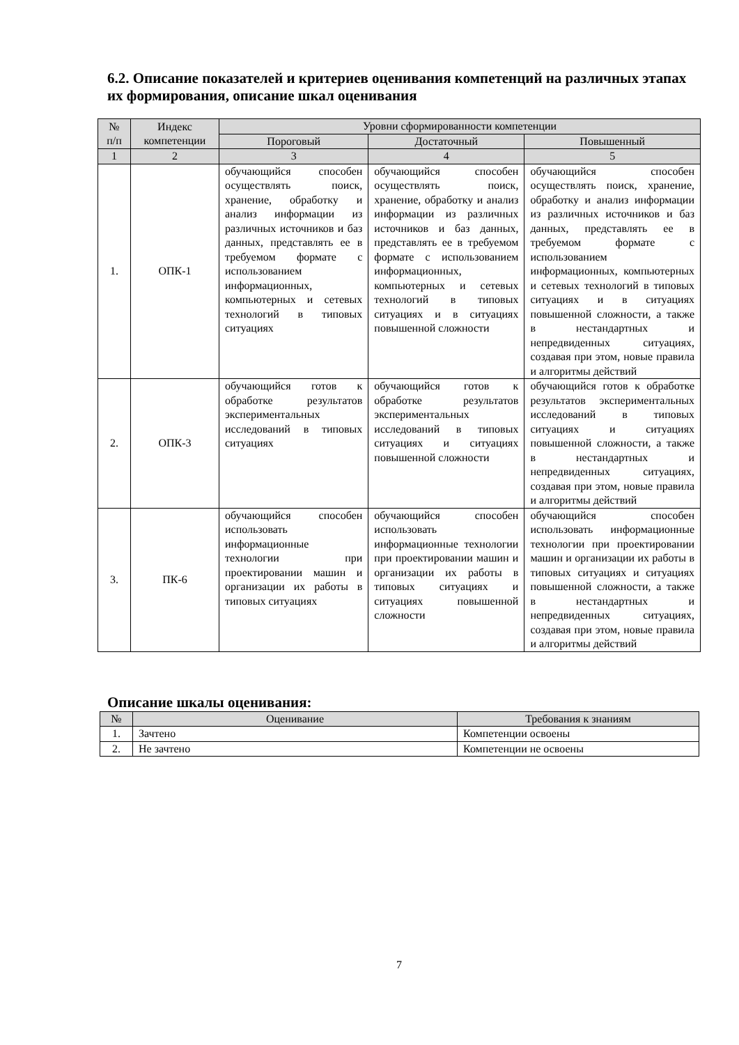6.2. Описание показателей и критериев оценивания компетенций на различных этапах их формирования, описание шкал оценивания
| № п/п | Индекс компетенции | Уровни сформированности компетенции | | |
| --- | --- | --- | --- | --- |
| | | Пороговый | Достаточный | Повышенный |
| 1 | 2 | 3 | 4 | 5 |
| 1. | ОПК-1 | обучающийся способен осуществлять поиск, хранение, обработку и анализ информации из различных источников и баз данных, представлять ее в требуемом формате с использованием информационных, компьютерных и сетевых технологий в типовых ситуациях | обучающийся способен осуществлять поиск, хранение, обработку и анализ информации из различных источников и баз данных, представлять ее в требуемом формате с использованием информационных, компьютерных и сетевых технологий в типовых ситуациях и в ситуациях повышенной сложности | обучающийся способен осуществлять поиск, хранение, обработку и анализ информации из различных источников и баз данных, представлять ее в требуемом формате с использованием информационных, компьютерных и сетевых технологий в типовых ситуациях и в ситуациях повышенной сложности, а также в нестандартных и непредвиденных ситуациях, создавая при этом, новые правила и алгоритмы действий |
| 2. | ОПК-3 | обучающийся готов к обработке результатов экспериментальных исследований в типовых ситуациях | обучающийся готов к обработке результатов экспериментальных исследований в типовых ситуациях и ситуациях повышенной сложности | обучающийся готов к обработке результатов экспериментальных исследований в типовых ситуациях и ситуациях повышенной сложности, а также в нестандартных и непредвиденных ситуациях, создавая при этом, новые правила и алгоритмы действий |
| 3. | ПК-6 | обучающийся способен использовать информационные технологии при проектировании машин и организации их работы в типовых ситуациях | обучающийся способен использовать информационные технологии при проектировании машин и организации их работы в типовых ситуациях и ситуациях повышенной сложности | обучающийся способен использовать информационные технологии при проектировании машин и организации их работы в типовых ситуациях и ситуациях повышенной сложности, а также в нестандартных и непредвиденных ситуациях, создавая при этом, новые правила и алгоритмы действий |
Описание шкалы оценивания:
| № | Оценивание | Требования к знаниям |
| --- | --- | --- |
| 1. | Зачтено | Компетенции освоены |
| 2. | Не зачтено | Компетенции не освоены |
7